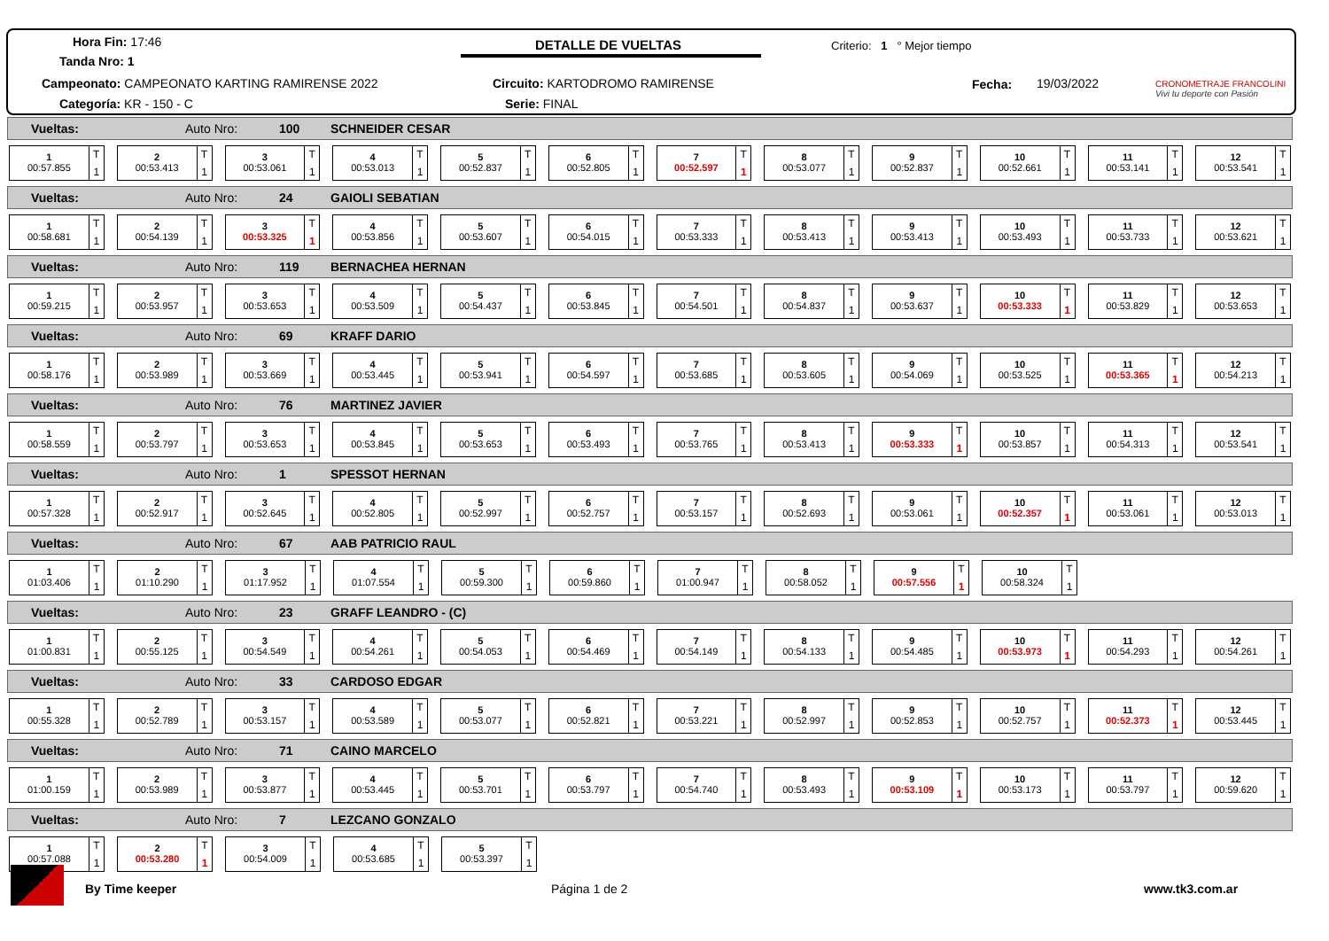Hora Fin: 17:46
Tanda Nro: 1
Campeonato: CAMPEONATO KARTING RAMIRENSE 2022
Categoría: KR - 150 - C
DETALLE DE VUELTAS
Circuito: KARTODROMO RAMIRENSE
Serie: FINAL
Criterio: 1 ° Mejor tiempo
Fecha: 19/03/2022
CRONOMETRAJE FRANCOLINI
Vivi tu deporte con Pasión
Vueltas: Auto Nro: 100 SCHNEIDER CESAR
1
00:57.855
T
1
2
00:53.413
T
1
3
00:53.061
T
1
4
00:53.013
T
1
5
00:52.837
T
1
6
00:52.805
T
1
7
00:52.597
T
1
8
00:53.077
T
1
9
00:52.837
T
1
10
00:52.661
T
1
11
00:53.141
T
1
12
00:53.541
T
1
Vueltas: Auto Nro: 24 GAIOLI SEBATIAN
1
00:58.681
T
1
2
00:54.139
T
1
3
00:53.325
T
1
4
00:53.856
T
1
5
00:53.607
T
1
6
00:54.015
T
1
7
00:53.333
T
1
8
00:53.413
T
1
9
00:53.413
T
1
10
00:53.493
T
1
11
00:53.733
T
1
12
00:53.621
T
1
Vueltas: Auto Nro: 119 BERNACHEA HERNAN
1
00:59.215
T
1
2
00:53.957
T
1
3
00:53.653
T
1
4
00:53.509
T
1
5
00:54.437
T
1
6
00:53.845
T
1
7
00:54.501
T
1
8
00:54.837
T
1
9
00:53.637
T
1
10
00:53.333
T
1
11
00:53.829
T
1
12
00:53.653
T
1
Vueltas: Auto Nro: 69 KRAFF DARIO
1
00:58.176
T
1
2
00:53.989
T
1
3
00:53.669
T
1
4
00:53.445
T
1
5
00:53.941
T
1
6
00:54.597
T
1
7
00:53.685
T
1
8
00:53.605
T
1
9
00:54.069
T
1
10
00:53.525
T
1
11
00:53.365
T
1
12
00:54.213
T
1
Vueltas: Auto Nro: 76 MARTINEZ JAVIER
1
00:58.559
T
1
2
00:53.797
T
1
3
00:53.653
T
1
4
00:53.845
T
1
5
00:53.653
T
1
6
00:53.493
T
1
7
00:53.765
T
1
8
00:53.413
T
1
9
00:53.333
T
1
10
00:53.857
T
1
11
00:54.313
T
1
12
00:53.541
T
1
Vueltas: Auto Nro: 1 SPESSOT HERNAN
1
00:57.328
T
1
2
00:52.917
T
1
3
00:52.645
T
1
4
00:52.805
T
1
5
00:52.997
T
1
6
00:52.757
T
1
7
00:53.157
T
1
8
00:52.693
T
1
9
00:53.061
T
1
10
00:52.357
T
1
11
00:53.061
T
1
12
00:53.013
T
1
Vueltas: Auto Nro: 67 AAB PATRICIO RAUL
1
01:03.406
T
1
2
01:10.290
T
1
3
01:17.952
T
1
4
01:07.554
T
1
5
00:59.300
T
1
6
00:59.860
T
1
7
01:00.947
T
1
8
00:58.052
T
1
9
00:57.556
T
1
10
00:58.324
T
1
Vueltas: Auto Nro: 23 GRAFF LEANDRO - (C)
1
01:00.831
T
1
2
00:55.125
T
1
3
00:54.549
T
1
4
00:54.261
T
1
5
00:54.053
T
1
6
00:54.469
T
1
7
00:54.149
T
1
8
00:54.133
T
1
9
00:54.485
T
1
10
00:53.973
T
1
11
00:54.293
T
1
12
00:54.261
T
1
Vueltas: Auto Nro: 33 CARDOSO EDGAR
1
00:55.328
T
1
2
00:52.789
T
1
3
00:53.157
T
1
4
00:53.589
T
1
5
00:53.077
T
1
6
00:52.821
T
1
7
00:53.221
T
1
8
00:52.997
T
1
9
00:52.853
T
1
10
00:52.757
T
1
11
00:52.373
T
1
12
00:53.445
T
1
Vueltas: Auto Nro: 71 CAINO MARCELO
1
01:00.159
T
1
2
00:53.989
T
1
3
00:53.877
T
1
4
00:53.445
T
1
5
00:53.701
T
1
6
00:53.797
T
1
7
00:54.740
T
1
8
00:53.493
T
1
9
00:53.109
T
1
10
00:53.173
T
1
11
00:53.797
T
1
12
00:59.620
T
1
Vueltas: Auto Nro: 7 LEZCANO GONZALO
1
00:57.088
T
1
2
00:53.280
T
1
3
00:54.009
T
1
4
00:53.685
T
1
5
00:53.397
T
1
By Time keeper Página 1 de 2 www.tk3.com.ar